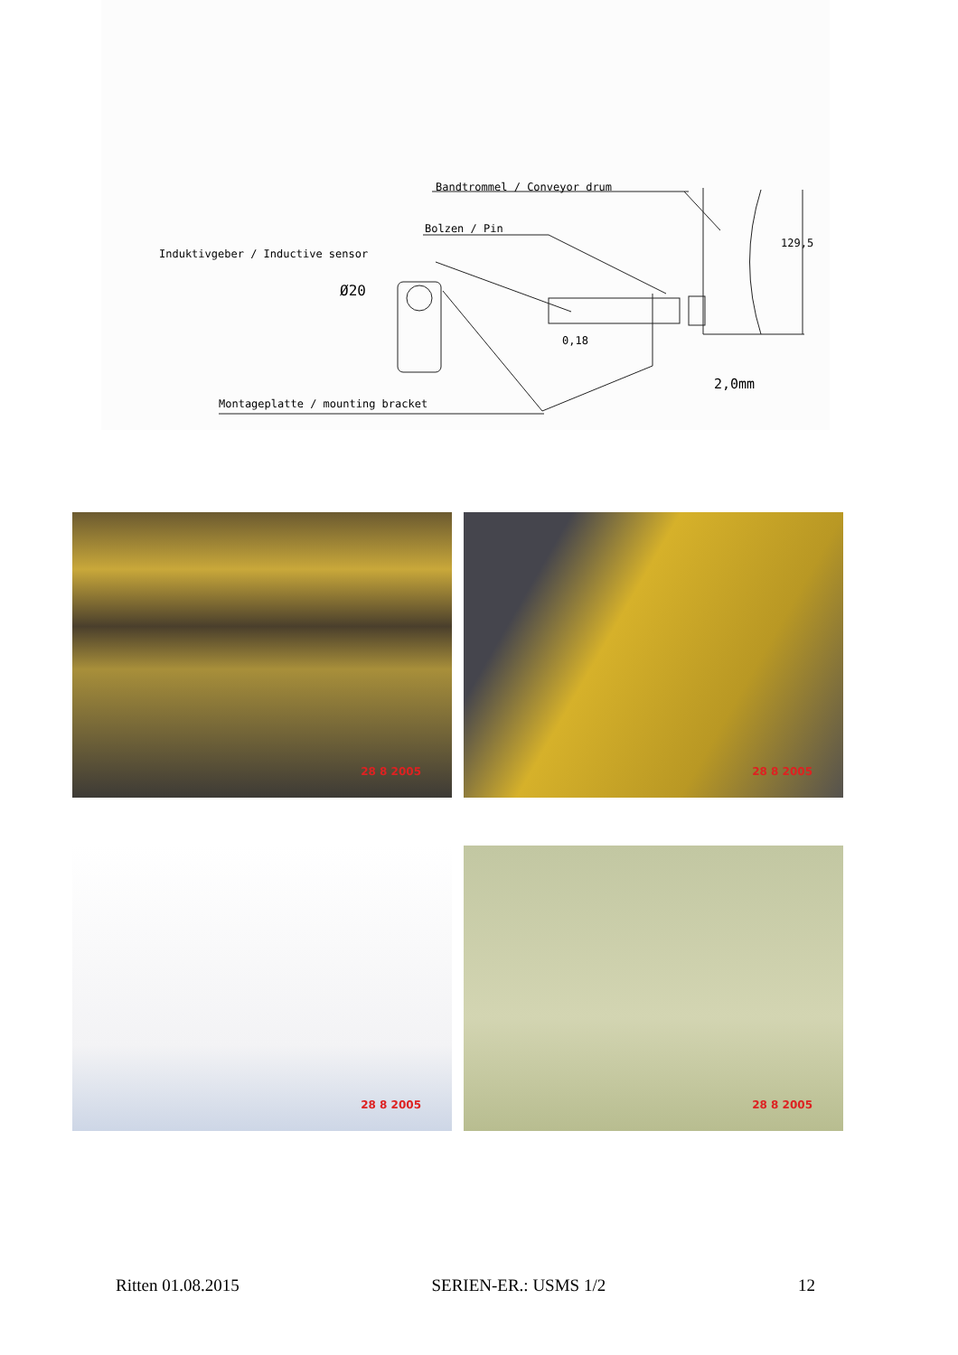Bandtrommel / Conveyor drum
Bolzen / Pin
Induktivgeber / Inductive sensor
Ø20
0,18
129,5
2,0mm
Montageplatte / mounting bracket
28 8 2005 28 8 2005
28 8 2005 28 8 2005
Ritten 01.08.2015 SERIEN-ER.: USMS 1/2 12